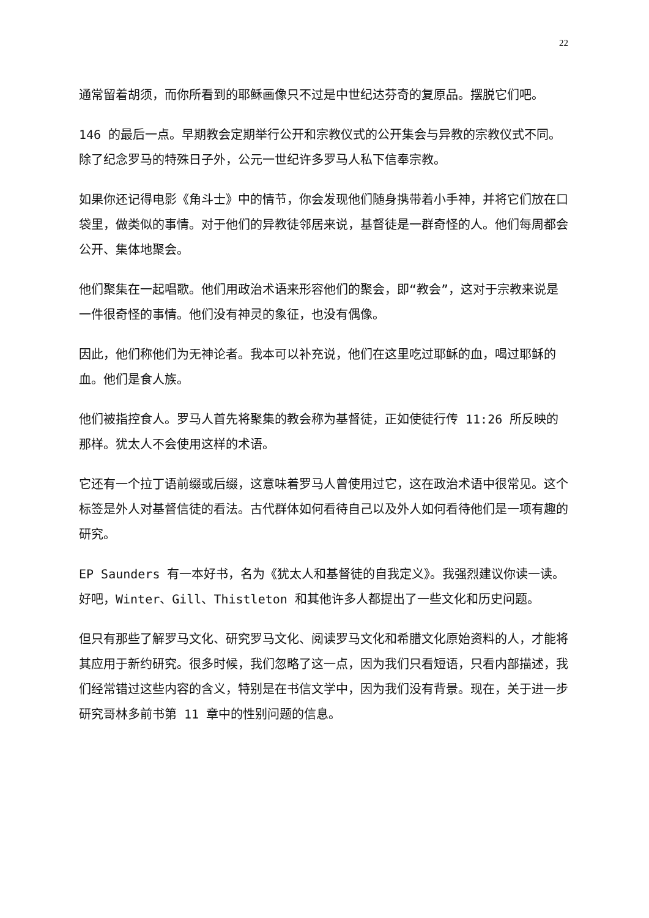22
通常留着胡须，而你所看到的耶稣画像只不过是中世纪达芬奇的复原品。摆脱它们吧。
146 的最后一点。早期教会定期举行公开和宗教仪式的公开集会与异教的宗教仪式不同。除了纪念罗马的特殊日子外，公元一世纪许多罗马人私下信奉宗教。
如果你还记得电影《角斗士》中的情节，你会发现他们随身携带着小手神，并将它们放在口袋里，做类似的事情。对于他们的异教徒邻居来说，基督徒是一群奇怪的人。他们每周都会公开、集体地聚会。
他们聚集在一起唱歌。他们用政治术语来形容他们的聚会，即“教会”，这对于宗教来说是一件很奇怪的事情。他们没有神灵的象征，也没有偶像。
因此，他们称他们为无神论者。我本可以补充说，他们在这里吃过耶稣的血，喝过耶稣的血。他们是食人族。
他们被指控食人。罗马人首先将聚集的教会称为基督徒，正如使徒行传 11:26 所反映的那样。犹太人不会使用这样的术语。
它还有一个拉丁语前缀或后缀，这意味着罗马人曾使用过它，这在政治术语中很常见。这个标签是外人对基督信徒的看法。古代群体如何看待自己以及外人如何看待他们是一项有趣的研究。
EP Saunders 有一本好书，名为《犹太人和基督徒的自我定义》。我强烈建议你读一读。好吧，Winter、Gill、Thistleton 和其他许多人都提出了一些文化和历史问题。
但只有那些了解罗马文化、研究罗马文化、阅读罗马文化和希腊文化原始资料的人，才能将其应用于新约研究。很多时候，我们忽略了这一点，因为我们只看短语，只看内部描述，我们经常错过这些内容的含义，特别是在书信文学中，因为我们没有背景。现在，关于进一步研究哥林多前书第 11 章中的性别问题的信息。